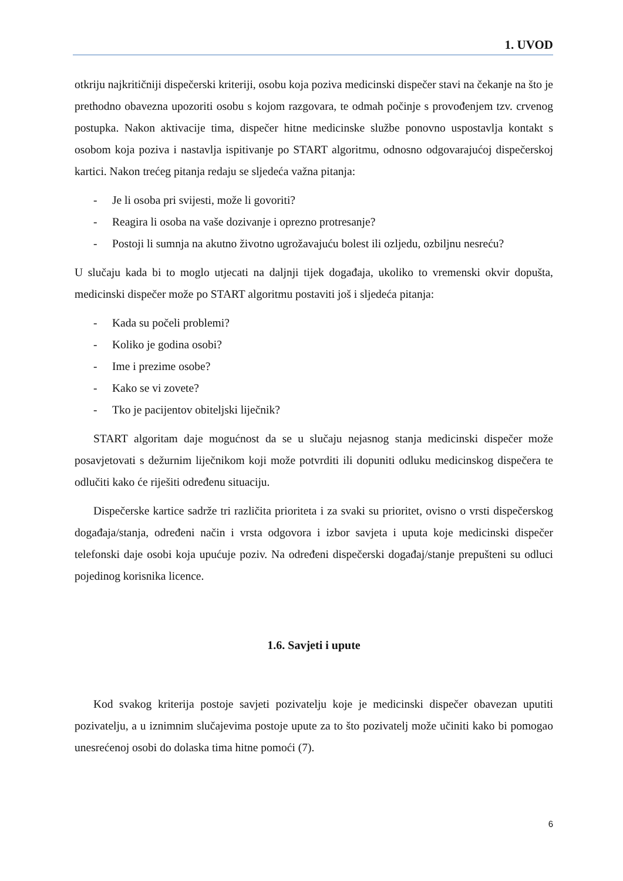1. UVOD
otkriju najkritičniji dispečerski kriteriji, osobu koja poziva medicinski dispečer stavi na čekanje na što je prethodno obavezna upozoriti osobu s kojom razgovara, te odmah počinje s provođenjem tzv. crvenog postupka. Nakon aktivacije tima, dispečer hitne medicinske službe ponovno uspostavlja kontakt s osobom koja poziva i nastavlja ispitivanje po START algoritmu, odnosno odgovarajućoj dispečerskoj kartici. Nakon trećeg pitanja redaju se sljedeća važna pitanja:
- Je li osoba pri svijesti, može li govoriti?
- Reagira li osoba na vaše dozivanje i oprezno protresanje?
- Postoji li sumnja na akutno životno ugrožavajuću bolest ili ozljedu, ozbiljnu nesreću?
U slučaju kada bi to moglo utjecati na daljnji tijek događaja, ukoliko to vremenski okvir dopušta, medicinski dispečer može po START algoritmu postaviti još i sljedeća pitanja:
- Kada su počeli problemi?
- Koliko je godina osobi?
- Ime i prezime osobe?
- Kako se vi zovete?
- Tko je pacijentov obiteljski liječnik?
START algoritam daje mogućnost da se u slučaju nejasnog stanja medicinski dispečer može posavjetovati s dežurnim liječnikom koji može potvrditi ili dopuniti odluku medicinskog dispečera te odlučiti kako će riješiti određenu situaciju.
Dispečerske kartice sadrže tri različita prioriteta i za svaki su prioritet, ovisno o vrsti dispečerskog događaja/stanja, određeni način i vrsta odgovora i izbor savjeta i uputa koje medicinski dispečer telefonski daje osobi koja upućuje poziv. Na određeni dispečerski događaj/stanje prepušteni su odluci pojedinog korisnika licence.
1.6. Savjeti i upute
Kod svakog kriterija postoje savjeti pozivatelju koje je medicinski dispečer obavezan uputiti pozivatelju, a u iznimnim slučajevima postoje upute za to što pozivatelj može učiniti kako bi pomogao unesrećenoj osobi do dolaska tima hitne pomoći (7).
6